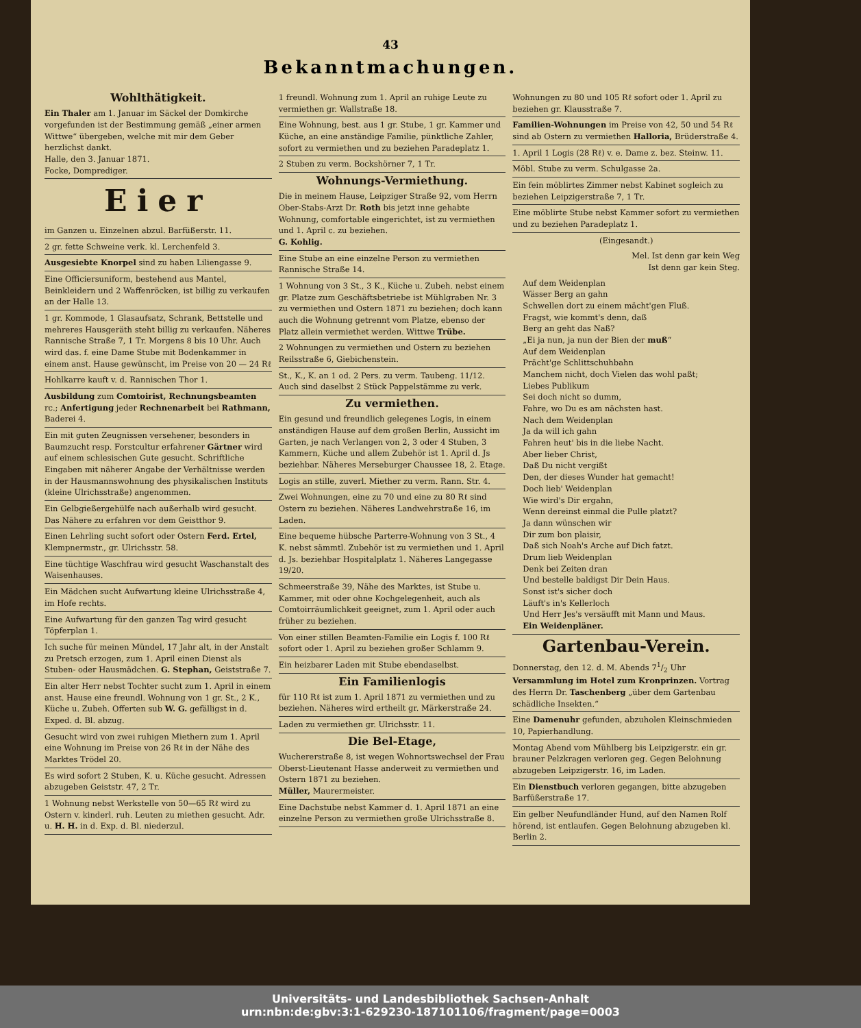43
Bekanntmachungen.
Wohlthätigkeit.
Ein Thaler am 1. Januar im Säckel der Domkirche vorgefunden ist der Bestimmung gemäß „einer armen Wittwe“ übergeben, welche mit mir dem Geber herzlichst dankt.
Halle, den 3. Januar 1871.
Focke, Domprediger.
Eier
im Ganzen u. Einzelnen abzul. Barfüßerstr. 11.
2 gr. fette Schweine verk. kl. Lerchenfeld 3.
Ausgesiebte Knorpel sind zu haben Liliengasse 9.
Eine Officiersuniform, bestehend aus Mantel, Beinkleidern und 2 Waffenröcken, ist billig zu verkaufen an der Halle 13.
1 gr. Kommode, 1 Glasaufsatz, Schrank, Bettstelle und mehreres Hausgeräth steht billig zu verkaufen. Näheres Rannische Straße 7, 1 Tr. Morgens 8 bis 10 Uhr. Auch wird das. f. eine Dame Stube mit Bodenkammer in einem anst. Hause gewünscht, im Preise von 20 — 24 Rℓ
Hohlkarre kauft v. d. Rannischen Thor 1.
Ausbildung zum Comtoirist, Rechnungsbeamten rc.; Anfertigung jeder Rechnenarbeit bei Rathmann, Baderei 4.
Ein mit guten Zeugnissen versehener, besonders in Baumzucht resp. Forstcultur erfahrener Gärtner wird auf einem schlesischen Gute gesucht. Schriftliche Eingaben mit näherer Angabe der Verhältnisse werden in der Hausmannswohnung des physikalischen Instituts (kleine Ulrichsstraße) angenommen.
Ein Gelbgießergehülfe nach außerhalb wird gesucht. Das Nähere zu erfahren vor dem Geistthor 9.
Einen Lehrling sucht sofort oder Ostern Ferd. Ertel, Klempnermstr., gr. Ulrichsstr. 58.
Eine tüchtige Waschfrau wird gesucht Waschanstalt des Waisenhauses.
Ein Mädchen sucht Aufwartung kleine Ulrichsstraße 4, im Hofe rechts.
Eine Aufwartung für den ganzen Tag wird gesucht Töpferplan 1.
Ich suche für meinen Mündel, 17 Jahr alt, in der Anstalt zu Pretsch erzogen, zum 1. April einen Dienst als Stuben- oder Hausmädchen. G. Stephan, Geiststraße 7.
Ein alter Herr nebst Tochter sucht zum 1. April in einem anst. Hause eine freundl. Wohnung von 1 gr. St., 2 K., Küche u. Zubeh. Offerten sub W. G. gefälligst in d. Exped. d. Bl. abzug.
Gesucht wird von zwei ruhigen Miethern zum 1. April eine Wohnung im Preise von 26 Rℓ in der Nähe des Marktes Trödel 20.
Es wird sofort 2 Stuben, K. u. Küche gesucht. Adressen abzugeben Geiststr. 47, 2 Tr.
1 Wohnung nebst Werkstelle von 50—65 Rℓ wird zu Ostern v. kinderl. ruh. Leuten zu miethen gesucht. Adr. u. H. H. in d. Exp. d. Bl. niederzul.
1 freundl. Wohnung zum 1. April an ruhige Leute zu vermiethen gr. Wallstraße 18.
Eine Wohnung, best. aus 1 gr. Stube, 1 gr. Kammer und Küche, an eine anständige Familie, pünktliche Zahler, sofort zu vermiethen und zu beziehen Paradeplatz 1.
2 Stuben zu verm. Bockshörner 7, 1 Tr.
Wohnungs-Vermiethung.
Die in meinem Hause, Leipziger Straße 92, vom Herrn Ober-Stabs-Arzt Dr. Roth bis jetzt inne gehabte Wohnung, comfortable eingerichtet, ist zu vermiethen und 1. April c. zu beziehen.
G. Kohlig.
Eine Stube an eine einzelne Person zu vermiethen Rannische Straße 14.
1 Wohnung von 3 St., 3 K., Küche u. Zubeh. nebst einem gr. Platze zum Geschäftsbetriebe ist Mühlgraben Nr. 3 zu vermiethen und Ostern 1871 zu beziehen; doch kann auch die Wohnung getrennt vom Platze, ebenso der Platz allein vermiethet werden. Wittwe Trübe.
2 Wohnungen zu vermiethen und Ostern zu beziehen Reilsstraße 6, Giebichenstein.
St., K., K. an 1 od. 2 Pers. zu verm. Taubeng. 11/12. Auch sind daselbst 2 Stück Pappelstämme zu verk.
Zu vermiethen.
Ein gesund und freundlich gelegenes Logis, in einem anständigen Hause auf dem großen Berlin, Aussicht im Garten, je nach Verlangen von 2, 3 oder 4 Stuben, 3 Kammern, Küche und allem Zubehör ist 1. April d. Js beziehbar. Näheres Merseburger Chaussee 18, 2. Etage.
Logis an stille, zuverl. Miether zu verm. Rann. Str. 4.
Zwei Wohnungen, eine zu 70 und eine zu 80 Rℓ sind Ostern zu beziehen. Näheres Landwehrstraße 16, im Laden.
Eine bequeme hübsche Parterre-Wohnung von 3 St., 4 K. nebst sämmtl. Zubehör ist zu vermiethen und 1. April d. Js. beziehbar Hospitalplatz 1. Näheres Langegasse 19/20.
Schmeerstraße 39, Nähe des Marktes, ist Stube u. Kammer, mit oder ohne Kochgelegenheit, auch als Comtoirräumlichkeit geeignet, zum 1. April oder auch früher zu beziehen.
Von einer stillen Beamten-Familie ein Logis f. 100 Rℓ sofort oder 1. April zu beziehen großer Schlamm 9.
Ein heizbarer Laden mit Stube ebendaselbst.
Ein Familienlogis
für 110 Rℓ ist zum 1. April 1871 zu vermiethen und zu beziehen. Näheres wird ertheilt gr. Märkerstraße 24.
Laden zu vermiethen gr. Ulrichsstr. 11.
Die Bel-Etage,
Wuchererstraße 8, ist wegen Wohnortswechsel der Frau Oberst-Lieutenant Hasse anderweit zu vermiethen und Ostern 1871 zu beziehen.
Müller, Maurermeister.
Eine Dachstube nebst Kammer d. 1. April 1871 an eine einzelne Person zu vermiethen große Ulrichsstraße 8.
Wohnungen zu 80 und 105 Rℓ sofort oder 1. April zu beziehen gr. Klausstraße 7.
Familien-Wohnungen im Preise von 42, 50 und 54 Rℓ sind ab Ostern zu vermiethen Halloria, Brüderstraße 4.
1. April 1 Logis (28 Rℓ) v. e. Dame z. bez. Steinw. 11.
Möbl. Stube zu verm. Schulgasse 2a.
Ein fein möblirtes Zimmer nebst Kabinet sogleich zu beziehen Leipzigerstraße 7, 1 Tr.
Eine möblirte Stube nebst Kammer sofort zu vermiethen und zu beziehen Paradeplatz 1.
(Eingesandt.)
Mel. Ist denn gar kein Weg
Ist denn gar kein Steg.
Auf dem Weidenplan
Wässer Berg an gahn
Schwellen dort zu einem mächt'gen Fluß.
Fragst, wie kommt's denn, daß
Berg an geht das Naß?
„Ei ja nun, ja nun der Bien der muß“
Auf dem Weidenplan
Prächt'ge Schlittschuhbahn
Manchem nicht, doch Vielen das wohl paßt;
Liebes Publikum
Sei doch nicht so dumm,
Fahre, wo Du es am nächsten hast.
Nach dem Weidenplan
Ja da will ich gahn
Fahren heut' bis in die liebe Nacht.
Aber lieber Christ,
Daß Du nicht vergißt
Den, der dieses Wunder hat gemacht!
Doch lieb' Weidenplan
Wie wird's Dir ergahn,
Wenn dereinst einmal die Pulle platzt?
Ja dann wünschen wir
Dir zum bon plaisir,
Daß sich Noah's Arche auf Dich fatzt.
Drum lieb Weidenplan
Denk bei Zeiten dran
Und bestelle baldigst Dir Dein Haus.
Sonst ist's sicher doch
Läuft's in's Kellerloch
Und Herr Jes's versäufft mit Mann und Maus.
Ein Weidenpläner.
Gartenbau-Verein.
Donnerstag, den 12. d. M. Abends 71/2 Uhr Versammlung im Hotel zum Kronprinzen. Vortrag des Herrn Dr. Taschenberg „über dem Gartenbau schädliche Insekten.“
Eine Damenuhr gefunden, abzuholen Kleinschmieden 10, Papierhandlung.
Montag Abend vom Mühlberg bis Leipzigerstr. ein gr. brauner Pelzkragen verloren geg. Gegen Belohnung abzugeben Leipzigerstr. 16, im Laden.
Ein Dienstbuch verloren gegangen, bitte abzugeben Barfüßerstraße 17.
Ein gelber Neufundländer Hund, auf den Namen Rolf hörend, ist entlaufen. Gegen Belohnung abzugeben kl. Berlin 2.
Universitäts- und Landesbibliothek Sachsen-Anhalt
urn:nbn:de:gbv:3:1-629230-187101106/fragment/page=0003